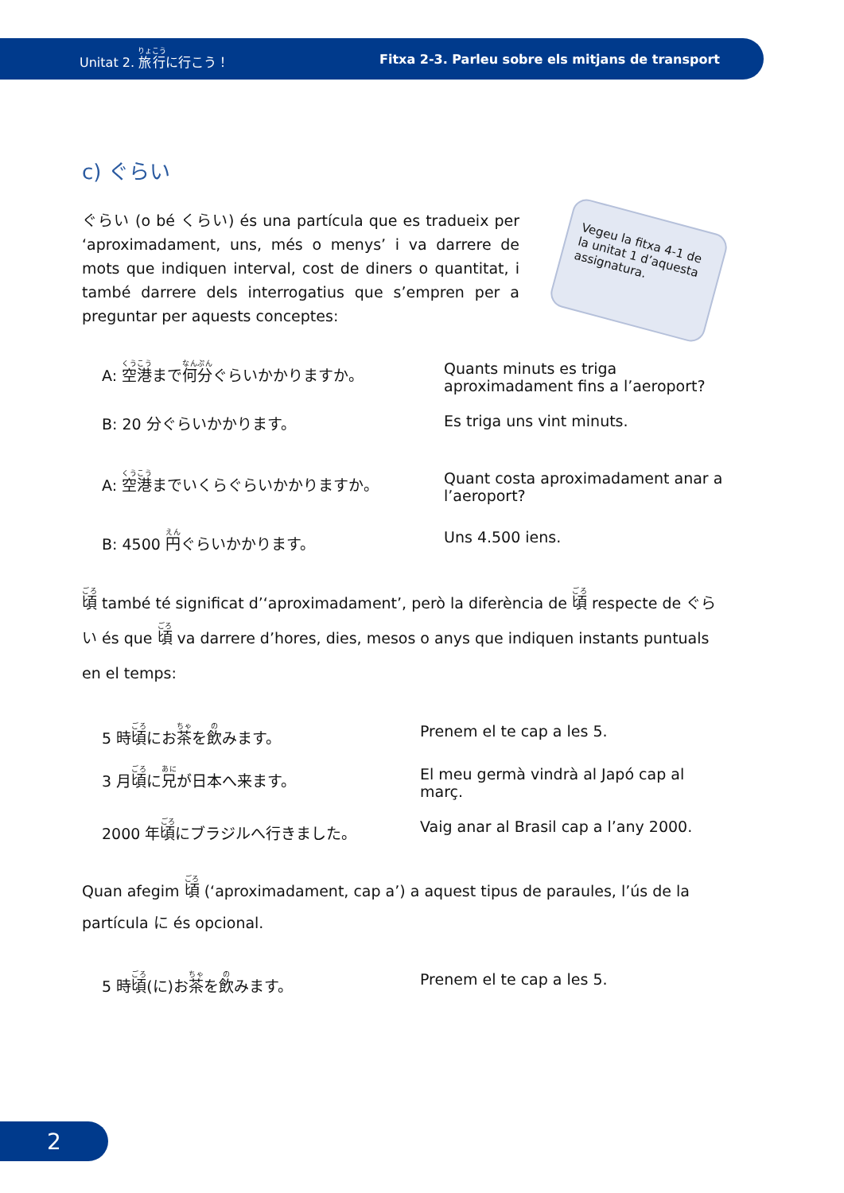Unitat 2. 旅行に行こう！ Fitxa 2-3. Parleu sobre els mitjans de transport
c) ぐらい
Vegeu la fitxa 4-1 de la unitat 1 d’aquesta assignatura.
ぐらい (o bé くらい) és una partícula que es tradueix per ‘aproximadament, uns, més o menys’ i va darrere de mots que indiquen interval, cost de diners o quantitat, i també darrere dels interrogatius que s’empren per a preguntar per aquests conceptes:
A: 空港まで何分ぐらいかかりますか。 Quants minuts es triga aproximadament fins a l’aeroport?
B: 20 分ぐらいかかります。 Es triga uns vint minuts.
A: 空港までいくらぐらいかかりますか。 Quant costa aproximadament anar a l’aeroport?
B: 4500 円ぐらいかかります。 Uns 4.500 iens.
頃 també té significat d’‘aproximadament’, però la diferència de 頃 respecte de ぐらい és que 頃 va darrere d’hores, dies, mesos o anys que indiquen instants puntuals en el temps:
5 時頃にお茶を飲みます。 Prenem el te cap a les 5.
3 月頃に兄が日本へ来ます。 El meu germà vindrà al Japó cap al març.
2000 年頃にブラジルへ行きました。 Vaig anar al Brasil cap a l’any 2000.
Quan afegim 頃 (‘aproximadament, cap a’) a aquest tipus de paraules, l’ús de la partícula に és opcional.
5 時頃(に)お茶を飲みます。 Prenem el te cap a les 5.
2